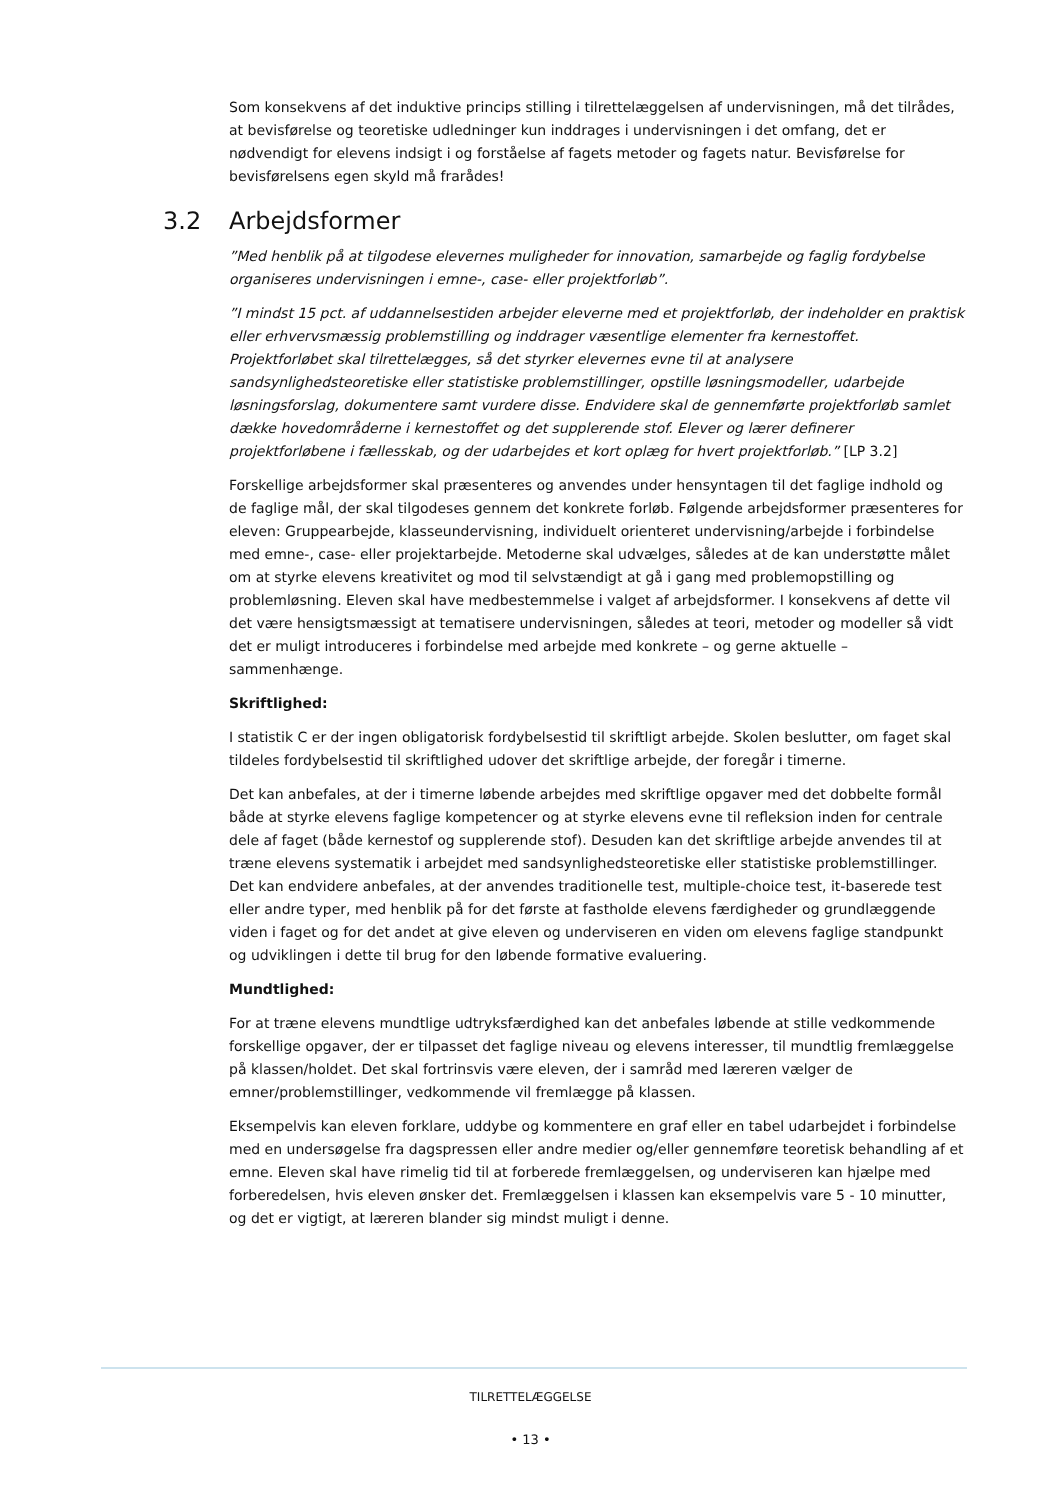Som konsekvens af det induktive princips stilling i tilrettelæggelsen af undervisningen, må det tilrådes, at bevisførelse og teoretiske udledninger kun inddrages i undervisningen i det omfang, det er nødvendigt for elevens indsigt i og forståelse af fagets metoder og fagets natur. Bevisførelse for bevisførelsens egen skyld må frarådes!
3.2 Arbejdsformer
”Med henblik på at tilgodese elevernes muligheder for innovation, samarbejde og faglig fordybelse organiseres undervisningen i emne-, case- eller projektforløb”.
”I mindst 15 pct. af uddannelsestiden arbejder eleverne med et projektforløb, der indeholder en praktisk eller erhvervsmæssig problemstilling og inddrager væsentlige elementer fra kernestoffet. Projektforløbet skal tilrettelægges, så det styrker elevernes evne til at analysere sandsynlighedsteoretiske eller statistiske problemstillinger, opstille løsningsmodeller, udarbejde løsningsforslag, dokumentere samt vurdere disse. Endvidere skal de gennemførte projektforløb samlet dække hovedområderne i kernestoffet og det supplerende stof. Elever og lærer definerer projektforløbene i fællesskab, og der udarbejdes et kort oplæg for hvert projektforløb.” [LP 3.2]
Forskellige arbejdsformer skal præsenteres og anvendes under hensyntagen til det faglige indhold og de faglige mål, der skal tilgodeses gennem det konkrete forløb. Følgende arbejdsformer præsenteres for eleven: Gruppearbejde, klasseundervisning, individuelt orienteret undervisning/arbejde i forbindelse med emne-, case- eller projektarbejde. Metoderne skal udvælges, således at de kan understøtte målet om at styrke elevens kreativitet og mod til selvstændigt at gå i gang med problemopstilling og problemløsning. Eleven skal have medbestemmelse i valget af arbejdsformer. I konsekvens af dette vil det være hensigtsmæssigt at tematisere undervisningen, således at teori, metoder og modeller så vidt det er muligt introduceres i forbindelse med arbejde med konkrete – og gerne aktuelle – sammenhænge.
Skriftlighed:
I statistik C er der ingen obligatorisk fordybelsestid til skriftligt arbejde. Skolen beslutter, om faget skal tildeles fordybelsestid til skriftlighed udover det skriftlige arbejde, der foregår i timerne.
Det kan anbefales, at der i timerne løbende arbejdes med skriftlige opgaver med det dobbelte formål både at styrke elevens faglige kompetencer og at styrke elevens evne til refleksion inden for centrale dele af faget (både kernestof og supplerende stof). Desuden kan det skriftlige arbejde anvendes til at træne elevens systematik i arbejdet med sandsynlighedsteoretiske eller statistiske problemstillinger. Det kan endvidere anbefales, at der anvendes traditionelle test, multiple-choice test, it-baserede test eller andre typer, med henblik på for det første at fastholde elevens færdigheder og grundlæggende viden i faget og for det andet at give eleven og underviseren en viden om elevens faglige standpunkt og udviklingen i dette til brug for den løbende formative evaluering.
Mundtlighed:
For at træne elevens mundtlige udtryksfærdighed kan det anbefales løbende at stille vedkommende forskellige opgaver, der er tilpasset det faglige niveau og elevens interesser, til mundtlig fremlæggelse på klassen/holdet. Det skal fortrinsvis være eleven, der i samråd med læreren vælger de emner/problemstillinger, vedkommende vil fremlægge på klassen.
Eksempelvis kan eleven forklare, uddybe og kommentere en graf eller en tabel udarbejdet i forbindelse med en undersøgelse fra dagspressen eller andre medier og/eller gennemføre teoretisk behandling af et emne. Eleven skal have rimelig tid til at forberede fremlæggelsen, og underviseren kan hjælpe med forberedelsen, hvis eleven ønsker det. Fremlæggelsen i klassen kan eksempelvis vare 5 - 10 minutter, og det er vigtigt, at læreren blander sig mindst muligt i denne.
TILRETTELÆGGELSE
• 13 •